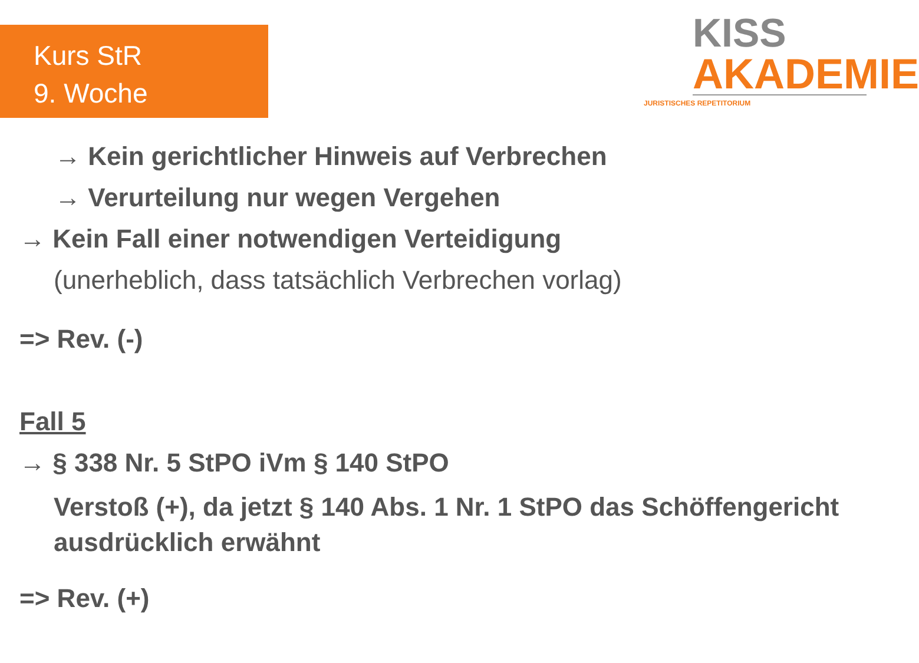Kurs StR
9. Woche
KISS
AKADEMIE
JURISTISCHES REPETITORIUM
→ Kein gerichtlicher Hinweis auf Verbrechen
→ Verurteilung nur wegen Vergehen
→ Kein Fall einer notwendigen Verteidigung
(unerheblich, dass tatsächlich Verbrechen vorlag)
=> Rev. (-)
Fall 5
→ § 338 Nr. 5 StPO iVm § 140 StPO
Verstoß (+), da jetzt § 140 Abs. 1 Nr. 1 StPO das Schöffengericht
ausdrücklich erwähnt
=> Rev. (+)